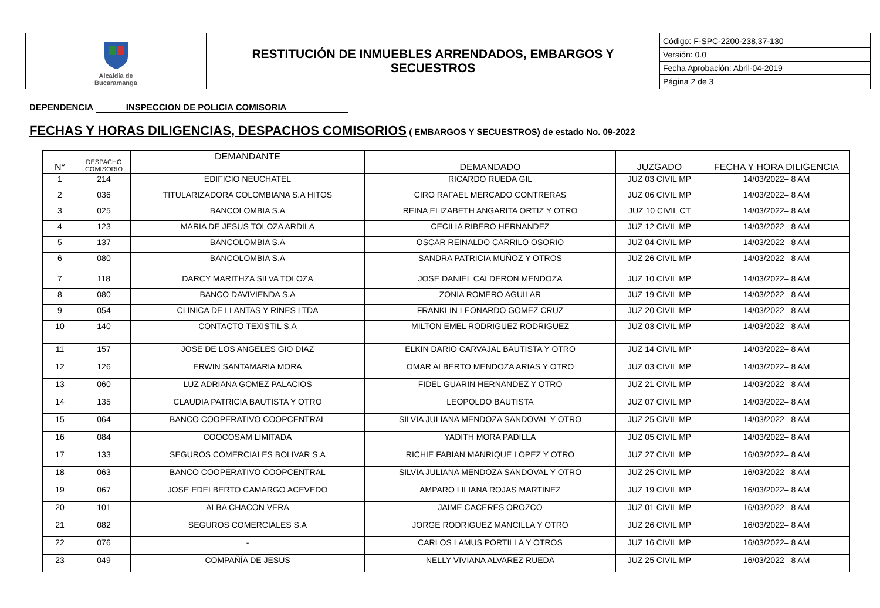| Alcaldía de Bucaramanga | RESTITUCIÓN DE INMUEBLES ARRENDADOS, EMBARGOS Y SECUESTROS | Código: F-SPC-2200-238,37-130 Versión: 0.0 Fecha Aprobación: Abril-04-2019 Página 2 de 3 |
DEPENDENCIA INSPECCION DE POLICIA COMISORIA
FECHAS Y HORAS DILIGENCIAS, DESPACHOS COMISORIOS ( EMBARGOS Y SECUESTROS) de estado No. 09-2022
| N° | DESPACHO COMISORIO | DEMANDANTE | DEMANDADO | JUZGADO | FECHA Y HORA DILIGENCIA |
| --- | --- | --- | --- | --- | --- |
| 1 | 214 | EDIFICIO NEUCHATEL | RICARDO RUEDA GIL | JUZ 03 CIVIL MP | 14/03/2022– 8 AM |
| 2 | 036 | TITULARIZADORA COLOMBIANA S.A HITOS | CIRO RAFAEL MERCADO CONTRERAS | JUZ 06 CIVIL MP | 14/03/2022– 8 AM |
| 3 | 025 | BANCOLOMBIA S.A | REINA ELIZABETH ANGARITA ORTIZ Y OTRO | JUZ 10 CIVIL CT | 14/03/2022– 8 AM |
| 4 | 123 | MARIA DE JESUS TOLOZA ARDILA | CECILIA RIBERO HERNANDEZ | JUZ 12 CIVIL MP | 14/03/2022– 8 AM |
| 5 | 137 | BANCOLOMBIA S.A | OSCAR REINALDO CARRILO OSORIO | JUZ 04 CIVIL MP | 14/03/2022– 8 AM |
| 6 | 080 | BANCOLOMBIA S.A | SANDRA PATRICIA MUÑOZ Y OTROS | JUZ 26 CIVIL MP | 14/03/2022– 8 AM |
| 7 | 118 | DARCY MARITHZA SILVA TOLOZA | JOSE DANIEL CALDERON MENDOZA | JUZ 10 CIVIL MP | 14/03/2022– 8 AM |
| 8 | 080 | BANCO DAVIVIENDA S.A | ZONIA ROMERO AGUILAR | JUZ 19 CIVIL MP | 14/03/2022– 8 AM |
| 9 | 054 | CLINICA DE LLANTAS Y RINES LTDA | FRANKLIN LEONARDO GOMEZ CRUZ | JUZ 20 CIVIL MP | 14/03/2022– 8 AM |
| 10 | 140 | CONTACTO TEXISTIL S.A | MILTON EMEL RODRIGUEZ RODRIGUEZ | JUZ 03 CIVIL MP | 14/03/2022– 8 AM |
| 11 | 157 | JOSE DE LOS ANGELES GIO DIAZ | ELKIN DARIO CARVAJAL BAUTISTA Y OTRO | JUZ 14 CIVIL MP | 14/03/2022– 8 AM |
| 12 | 126 | ERWIN SANTAMARIA MORA | OMAR ALBERTO MENDOZA ARIAS Y OTRO | JUZ 03 CIVIL MP | 14/03/2022– 8 AM |
| 13 | 060 | LUZ ADRIANA GOMEZ PALACIOS | FIDEL GUARIN HERNANDEZ Y OTRO | JUZ 21 CIVIL MP | 14/03/2022– 8 AM |
| 14 | 135 | CLAUDIA PATRICIA BAUTISTA Y OTRO | LEOPOLDO BAUTISTA | JUZ 07 CIVIL MP | 14/03/2022– 8 AM |
| 15 | 064 | BANCO COOPERATIVO COOPCENTRAL | SILVIA JULIANA MENDOZA SANDOVAL Y OTRO | JUZ 25 CIVIL MP | 14/03/2022– 8 AM |
| 16 | 084 | COOCOSAM LIMITADA | YADITH MORA PADILLA | JUZ 05 CIVIL MP | 14/03/2022– 8 AM |
| 17 | 133 | SEGUROS COMERCIALES BOLIVAR S.A | RICHIE FABIAN MANRIQUE LOPEZ Y OTRO | JUZ 27 CIVIL MP | 16/03/2022– 8 AM |
| 18 | 063 | BANCO COOPERATIVO COOPCENTRAL | SILVIA JULIANA MENDOZA SANDOVAL Y OTRO | JUZ 25 CIVIL MP | 16/03/2022– 8 AM |
| 19 | 067 | JOSE EDELBERTO CAMARGO ACEVEDO | AMPARO LILIANA ROJAS MARTINEZ | JUZ 19 CIVIL MP | 16/03/2022– 8 AM |
| 20 | 101 | ALBA CHACON VERA | JAIME CACERES OROZCO | JUZ 01 CIVIL MP | 16/03/2022– 8 AM |
| 21 | 082 | SEGUROS COMERCIALES S.A | JORGE RODRIGUEZ MANCILLA Y OTRO | JUZ 26 CIVIL MP | 16/03/2022– 8 AM |
| 22 | 076 | - | CARLOS LAMUS PORTILLA Y OTROS | JUZ 16 CIVIL MP | 16/03/2022– 8 AM |
| 23 | 049 | COMPAÑÍA DE JESUS | NELLY VIVIANA ALVAREZ RUEDA | JUZ 25 CIVIL MP | 16/03/2022– 8 AM |